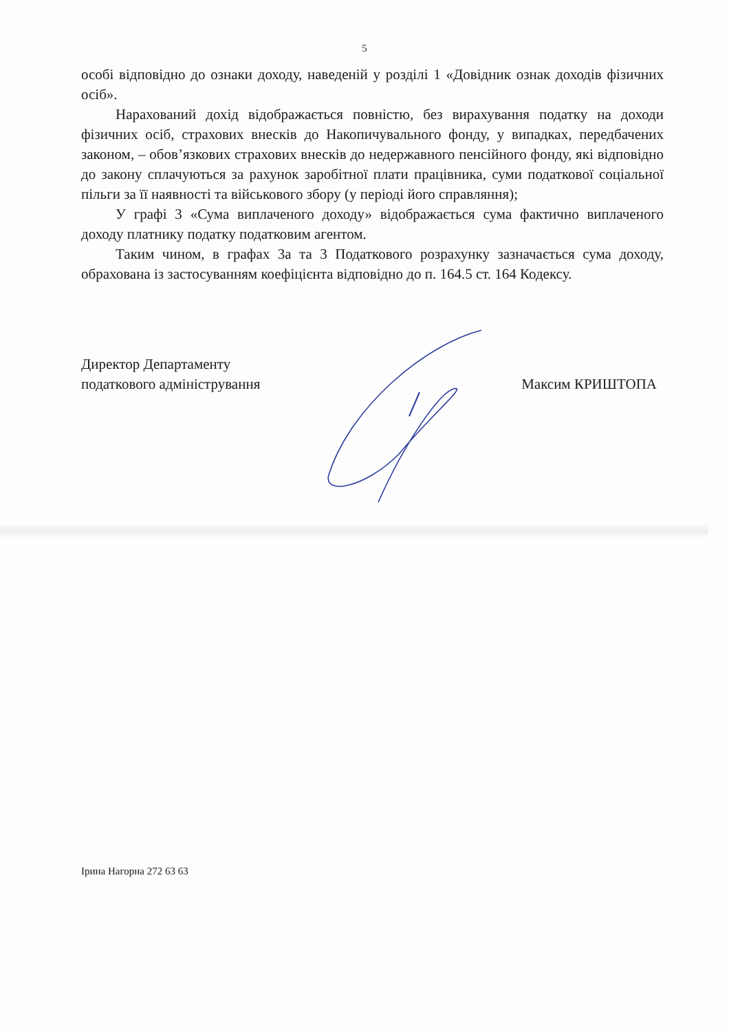5
особі відповідно до ознаки доходу, наведеній у розділі 1 «Довідник ознак доходів фізичних осіб».
Нарахований дохід відображається повністю, без вирахування податку на доходи фізичних осіб, страхових внесків до Накопичувального фонду, у випадках, передбачених законом, – обов’язкових страхових внесків до недержавного пенсійного фонду, які відповідно до закону сплачуються за рахунок заробітної плати працівника, суми податкової соціальної пільги за її наявності та військового збору (у періоді його справляння);
У графі 3 «Сума виплаченого доходу» відображається сума фактично виплаченого доходу платнику податку податковим агентом.
Таким чином, в графах 3а та 3 Податкового розрахунку зазначається сума доходу, обрахована із застосуванням коефіцієнта відповідно до п. 164.5 ст. 164 Кодексу.
Директор Департаменту
податкового адміністрування
Максим КРИШТОПА
Ірина Нагорна 272 63 63